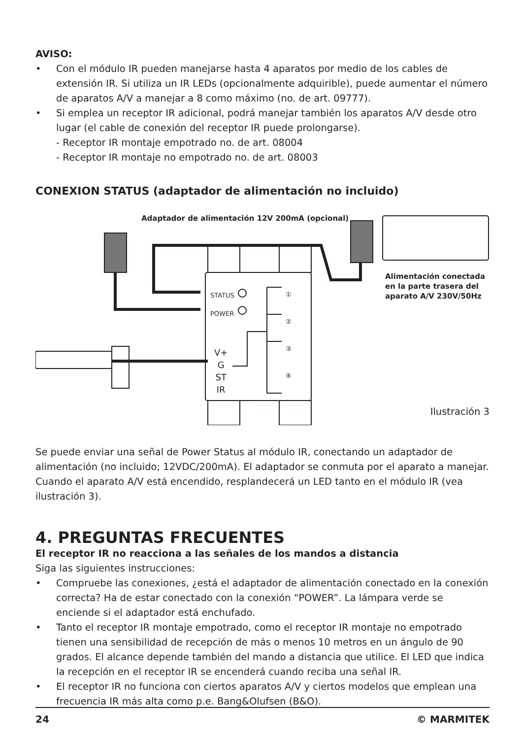AVISO:
• Con el módulo IR pueden manejarse hasta 4 aparatos por medio de los cables de extensión IR. Si utiliza un IR LEDs (opcionalmente adquirible), puede aumentar el número de aparatos A/V a manejar a 8 como máximo (no. de art. 09777).
• Si emplea un receptor IR adicional, podrá manejar también los aparatos A/V desde otro lugar (el cable de conexión del receptor IR puede prolongarse).
- Receptor IR montaje empotrado no. de art. 08004
- Receptor IR montaje no empotrado no. de art. 08003
CONEXION STATUS (adaptador de alimentación no incluido)
Adaptador de alimentación 12V 200mA (opcional)
Alimentación conectada
en la parte trasera del
aparato A/V 230V/50Hz
STATUS
POWER
①
②
③
④
V+
G
ST
IR
Ilustración 3
Se puede enviar una señal de Power Status al módulo IR, conectando un adaptador de alimentación (no incluido; 12VDC/200mA). El adaptador se conmuta por el aparato a manejar. Cuando el aparato A/V está encendido, resplandecerá un LED tanto en el módulo IR (vea ilustración 3).
4. PREGUNTAS FRECUENTES
El receptor IR no reacciona a las señales de los mandos a distancia
Siga las siguientes instrucciones:
• Compruebe las conexiones, ¿está el adaptador de alimentación conectado en la conexión correcta? Ha de estar conectado con la conexión “POWER”. La lámpara verde se enciende si el adaptador está enchufado.
• Tanto el receptor IR montaje empotrado, como el receptor IR montaje no empotrado tienen una sensibilidad de recepción de más o menos 10 metros en un ángulo de 90 grados. El alcance depende también del mando a distancia que utilice. El LED que indica la recepción en el receptor IR se encenderá cuando reciba una señal IR.
• El receptor IR no funciona con ciertos aparatos A/V y ciertos modelos que emplean una frecuencia IR más alta como p.e. Bang&Olufsen (B&O).
24 © MARMITEK